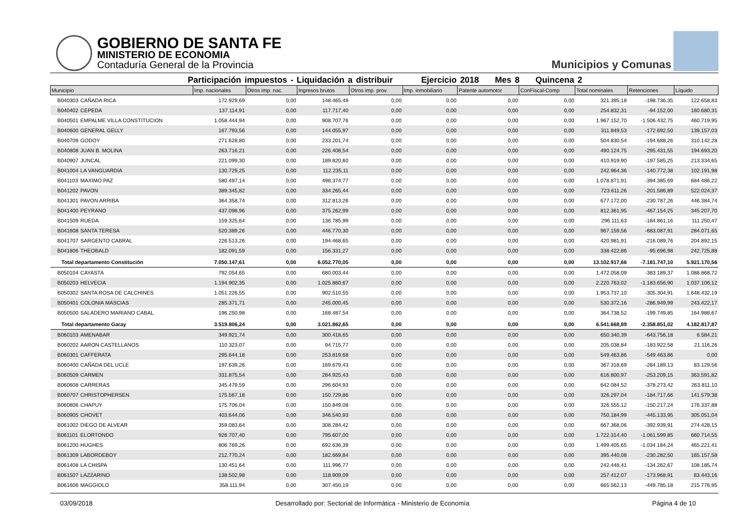GOBIERNO DE SANTA FE
MINISTERIO DE ECONOMIA
Contaduría General de la Provincia
Municipios y Comunas
Participación impuestos - Liquidación a distribuir Ejercicio 2018 Mes 8 Quincena 2
| Municipio | | Imp. nacionales | Otros imp. nac. | Ingresos brutos | Otros imp. prov. | Imp. inmobiliario | Patente automotor | ConFiscal-Comp | Total nominales | Retenciones | Líquido |
| --- | --- | --- | --- | --- | --- | --- | --- | --- | --- | --- | --- |
| B040303 | CAÑADA RICA | 172.929,69 | 0,00 | 148.465,49 | 0,00 | 0,00 | 0,00 | 0,00 | 321.395,18 | -198.736,35 | 122.658,83 |
| B040402 | CEPEDA | 137.114,91 | 0,00 | 117.717,40 | 0,00 | 0,00 | 0,00 | 0,00 | 254.832,31 | -94.152,00 | 160.680,31 |
| B040501 | EMPALME VILLA CONSTITUCION | 1.058.444,94 | 0,00 | 908.707,76 | 0,00 | 0,00 | 0,00 | 0,00 | 1.967.152,70 | -1.506.432,75 | 460.719,95 |
| B040600 | GENERAL GELLY | 167.793,56 | 0,00 | 144.055,97 | 0,00 | 0,00 | 0,00 | 0,00 | 311.849,53 | -172.692,50 | 139.157,03 |
| B040709 | GODOY | 271.628,80 | 0,00 | 233.201,74 | 0,00 | 0,00 | 0,00 | 0,00 | 504.830,54 | -194.688,26 | 310.142,28 |
| B040808 | JUAN B. MOLINA | 263.716,21 | 0,00 | 226.408,54 | 0,00 | 0,00 | 0,00 | 0,00 | 490.124,75 | -295.431,55 | 194.693,20 |
| B040907 | JUNCAL | 221.099,30 | 0,00 | 189.820,60 | 0,00 | 0,00 | 0,00 | 0,00 | 410.919,90 | -197.585,25 | 213.334,65 |
| B041004 | LA VANGUARDIA | 130.729,25 | 0,00 | 112.235,11 | 0,00 | 0,00 | 0,00 | 0,00 | 242.964,36 | -140.772,38 | 102.191,98 |
| B041103 | MAXIMO PAZ | 580.497,14 | 0,00 | 498.374,77 | 0,00 | 0,00 | 0,00 | 0,00 | 1.078.871,91 | -394.385,69 | 684.486,22 |
| B041202 | PAVON | 389.345,82 | 0,00 | 334.265,44 | 0,00 | 0,00 | 0,00 | 0,00 | 723.611,26 | -201.586,89 | 522.024,37 |
| B041301 | PAVON ARRIBA | 364.358,74 | 0,00 | 312.813,26 | 0,00 | 0,00 | 0,00 | 0,00 | 677.172,00 | -230.787,26 | 446.384,74 |
| B041400 | PEYRANO | 437.098,96 | 0,00 | 375.262,99 | 0,00 | 0,00 | 0,00 | 0,00 | 812.361,95 | -467.154,25 | 345.207,70 |
| B041509 | RUEDA | 159.325,64 | 0,00 | 136.785,99 | 0,00 | 0,00 | 0,00 | 0,00 | 296.111,63 | -184.861,16 | 111.250,47 |
| B041608 | SANTA TERESA | 520.389,26 | 0,00 | 446.770,30 | 0,00 | 0,00 | 0,00 | 0,00 | 967.159,56 | -683.087,91 | 284.071,65 |
| B041707 | SARGENTO CABRAL | 226.513,26 | 0,00 | 194.468,65 | 0,00 | 0,00 | 0,00 | 0,00 | 420.981,91 | -216.089,76 | 204.892,15 |
| B041806 | THEOBALD | 182.091,59 | 0,00 | 156.331,27 | 0,00 | 0,00 | 0,00 | 0,00 | 338.422,86 | -95.696,98 | 242.725,88 |
| Total departamento Constitución | | 7.050.147,61 | 0,00 | 6.052.770,05 | 0,00 | 0,00 | 0,00 | 0,00 | 13.102.917,66 | -7.181.747,10 | 5.921.170,56 |
| B050104 | CAYASTA | 792.054,65 | 0,00 | 680.003,44 | 0,00 | 0,00 | 0,00 | 0,00 | 1.472.058,09 | -383.189,37 | 1.088.868,72 |
| B050203 | HELVECIA | 1.194.902,35 | 0,00 | 1.025.860,67 | 0,00 | 0,00 | 0,00 | 0,00 | 2.220.763,02 | -1.183.656,90 | 1.037.106,12 |
| B050302 | SANTA ROSA DE CALCHINES | 1.051.226,55 | 0,00 | 902.510,55 | 0,00 | 0,00 | 0,00 | 0,00 | 1.953.737,10 | -305.304,91 | 1.648.432,19 |
| B050401 | COLONIA MASCIAS | 285.371,71 | 0,00 | 245.000,45 | 0,00 | 0,00 | 0,00 | 0,00 | 530.372,16 | -286.949,99 | 243.422,17 |
| B050500 | SALADERO MARIANO CABAL | 196.250,98 | 0,00 | 168.487,54 | 0,00 | 0,00 | 0,00 | 0,00 | 364.738,52 | -199.749,85 | 164.988,67 |
| Total departamento Garay | | 3.519.806,24 | 0,00 | 3.021.862,65 | 0,00 | 0,00 | 0,00 | 0,00 | 6.541.668,89 | -2.358.851,02 | 4.182.817,87 |
| B060103 | AMENABAR | 349.921,74 | 0,00 | 300.418,65 | 0,00 | 0,00 | 0,00 | 0,00 | 650.340,39 | -643.756,18 | 6.584,21 |
| B060202 | AARON CASTELLANOS | 110.323,07 | 0,00 | 94.715,77 | 0,00 | 0,00 | 0,00 | 0,00 | 205.038,84 | -183.922,58 | 21.116,26 |
| B060301 | CAFFERATA | 295.644,18 | 0,00 | 253.819,68 | 0,00 | 0,00 | 0,00 | 0,00 | 549.463,86 | -549.463,86 | 0,00 |
| B060400 | CAÑADA DEL UCLE | 197.639,26 | 0,00 | 169.679,43 | 0,00 | 0,00 | 0,00 | 0,00 | 367.318,69 | -284.189,13 | 83.129,56 |
| B060509 | CARMEN | 331.875,54 | 0,00 | 284.925,43 | 0,00 | 0,00 | 0,00 | 0,00 | 616.800,97 | -253.209,15 | 363.591,82 |
| B060608 | CARRERAS | 345.479,59 | 0,00 | 296.604,93 | 0,00 | 0,00 | 0,00 | 0,00 | 642.084,52 | -378.273,42 | 263.811,10 |
| B060707 | CHRISTOPHERSEN | 175.567,18 | 0,00 | 150.729,86 | 0,00 | 0,00 | 0,00 | 0,00 | 326.297,04 | -184.717,66 | 141.579,38 |
| B060806 | CHAPUY | 175.706,04 | 0,00 | 150.849,08 | 0,00 | 0,00 | 0,00 | 0,00 | 326.555,12 | -150.217,24 | 176.337,88 |
| B060905 | CHOVET | 403.644,06 | 0,00 | 346.540,93 | 0,00 | 0,00 | 0,00 | 0,00 | 750.184,99 | -445.133,95 | 305.051,04 |
| B061002 | DIEGO DE ALVEAR | 359.083,64 | 0,00 | 308.284,42 | 0,00 | 0,00 | 0,00 | 0,00 | 667.368,06 | -392.939,91 | 274.428,15 |
| B061101 | ELORTONDO | 926.707,40 | 0,00 | 795.607,00 | 0,00 | 0,00 | 0,00 | 0,00 | 1.722.314,40 | -1.061.599,85 | 660.714,55 |
| B061200 | HUGHES | 806.769,26 | 0,00 | 692.636,39 | 0,00 | 0,00 | 0,00 | 0,00 | 1.499.405,65 | -1.034.184,24 | 465.221,41 |
| B061309 | LABORDEBOY | 212.770,24 | 0,00 | 182.669,84 | 0,00 | 0,00 | 0,00 | 0,00 | 395.440,08 | -230.282,50 | 165.157,58 |
| B061408 | LA CHISPA | 130.451,64 | 0,00 | 111.996,77 | 0,00 | 0,00 | 0,00 | 0,00 | 242.448,41 | -134.262,67 | 108.185,74 |
| B061507 | LAZZARINO | 138.502,98 | 0,00 | 118.909,09 | 0,00 | 0,00 | 0,00 | 0,00 | 257.412,07 | -173.968,91 | 83.443,16 |
| B061606 | MAGGIOLO | 358.111,94 | 0,00 | 307.450,19 | 0,00 | 0,00 | 0,00 | 0,00 | 665.562,13 | -449.785,18 | 215.776,95 |
03/09/2018 Desarrollado por: Sectorial de Informática - Ministerio de Economía Página 4 de 10